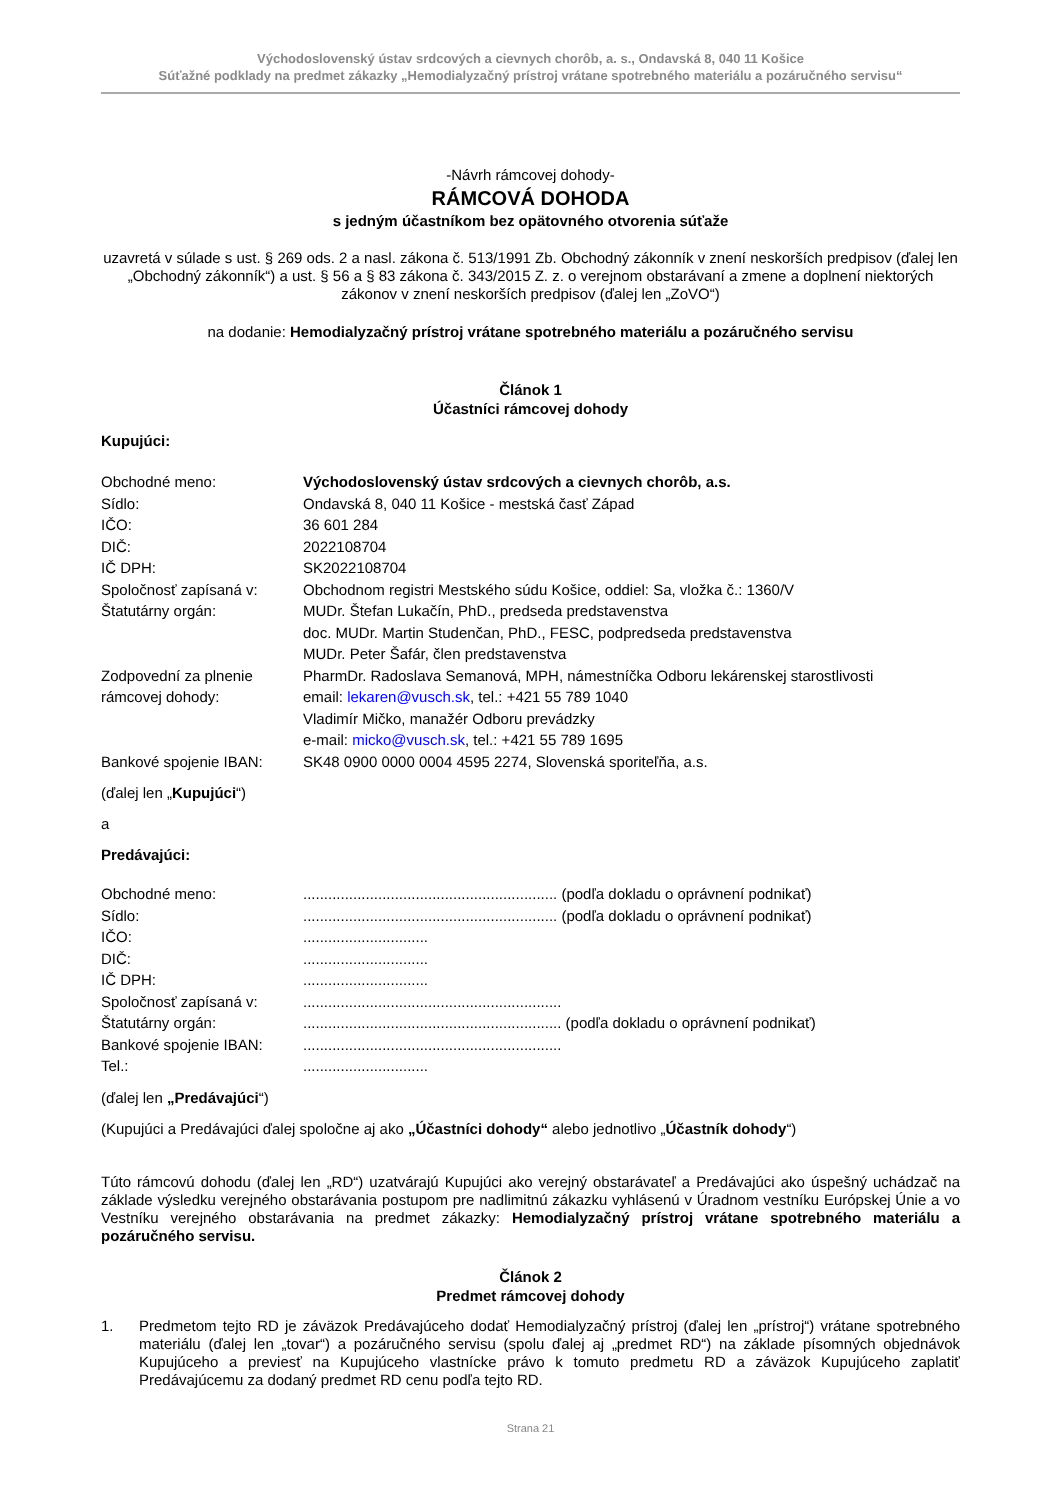Východoslovenský ústav srdcových a cievnych chorôb, a. s., Ondavská 8, 040 11 Košice
Súťažné podklady na predmet zákazky „Hemodialyzačný prístroj vrátane spotrebného materiálu a pozáručného servisu“
-Návrh rámcovej dohody-
RÁMCOVÁ DOHODA
s jedným účastníkom bez opätovného otvorenia súťaže
uzavretá v súlade s ust. § 269 ods. 2 a nasl. zákona č. 513/1991 Zb. Obchodný zákonník v znení neskorších predpisov (ďalej len „Obchodný zákonník“) a ust. § 56 a § 83 zákona č. 343/2015 Z. z. o verejnom obstarávaní a zmene a doplnení niektorých zákonov v znení neskorších predpisov (ďalej len „ZoVO“)
na dodanie: Hemodialyzačný prístroj vrátane spotrebného materiálu a pozáručného servisu
Článok 1
Účastníci rámcovej dohody
Kupujúci:
| Obchodné meno: | Východoslovenský ústav srdcových a cievnych chorôb, a.s. |
| Sídlo: | Ondavská 8, 040 11 Košice - mestská časť Západ |
| IČO: | 36 601 284 |
| DIČ: | 2022108704 |
| IČ DPH: | SK2022108704 |
| Spoločnosť zapísaná v: | Obchodnom registri Mestského súdu Košice, oddiel: Sa, vložka č.: 1360/V |
| Štatutárny orgán: | MUDr. Štefan Lukačín, PhD., predseda predstavenstva doc. MUDr. Martin Studenčan, PhD., FESC, podpredseda predstavenstva MUDr. Peter Šafár, člen predstavenstva |
| Zodpovední za plnenie rámcovej dohody: | PharmDr. Radoslava Semanová, MPH, námestníčka Odboru lekárenskej starostlivosti email: lekaren@vusch.sk , tel.: +421 55 789 1040 Vladimír Mičko, manažér Odboru prevádzky e-mail: micko@vusch.sk , tel.: +421 55 789 1695 |
| Bankové spojenie IBAN: | SK48 0900 0000 0004 4595 2274, Slovenská sporiteľňa, a.s. |
(ďalej len „Kupujúci“)
a
Predávajúci:
| Obchodné meno: | ............................................................. (podľa dokladu o oprávnení podnikať) |
| Sídlo: | ............................................................. (podľa dokladu o oprávnení podnikať) |
| IČO: | .............................. |
| DIČ: | .............................. |
| IČ DPH: | .............................. |
| Spoločnosť zapísaná v: | .............................................................. |
| Štatutárny orgán: | .............................................................. (podľa dokladu o oprávnení podnikať) |
| Bankové spojenie IBAN: | .............................................................. |
| Tel.: | .............................. |
(ďalej len „Predávajúci“)
(Kupujúci a Predávajúci ďalej spoločne aj ako „Účastníci dohody“ alebo jednotlivo „Účastník dohody“)
Túto rámcovú dohodu (ďalej len „RD“) uzatvárajú Kupujúci ako verejný obstarávateľ a Predávajúci ako úspešný uchádzač na základe výsledku verejného obstarávania postupom pre nadlimitnú zákazku vyhlásenú v Úradnom vestníku Európskej Únie a vo Vestníku verejného obstarávania na predmet zákazky: Hemodialyzačný prístroj vrátane spotrebného materiálu a pozáručného servisu.
Článok 2
Predmet rámcovej dohody
1.
Predmetom tejto RD je záväzok Predávajúceho dodať Hemodialyzačný prístroj (ďalej len „prístroj“) vrátane spotrebného materiálu (ďalej len „tovar“) a pozáručného servisu (spolu ďalej aj „predmet RD“) na základe písomných objednávok Kupujúceho a previesť na Kupujúceho vlastnícke právo k tomuto predmetu RD a záväzok Kupujúceho zaplatiť Predávajúcemu za dodaný predmet RD cenu podľa tejto RD.
Strana 21